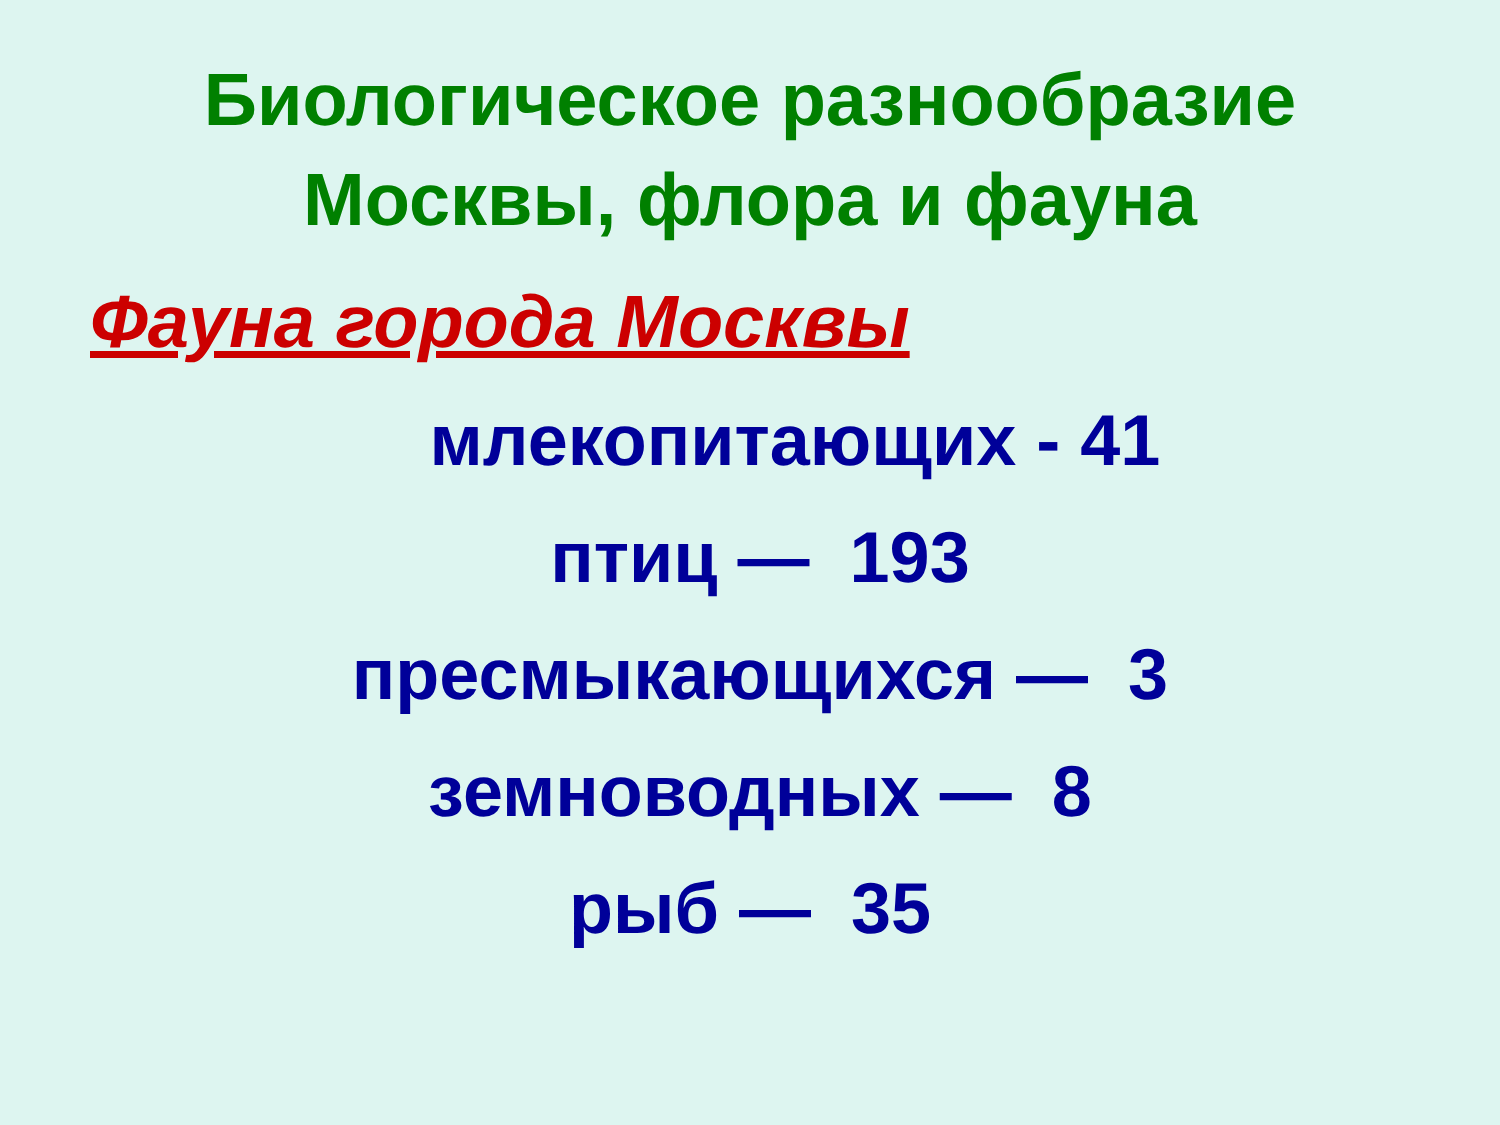Биологическое разнообразие
Москвы, флора и фауна
Фауна города Москвы
млекопитающих - 41
птиц — 193
пресмыкающихся — 3
земноводных — 8
рыб — 35